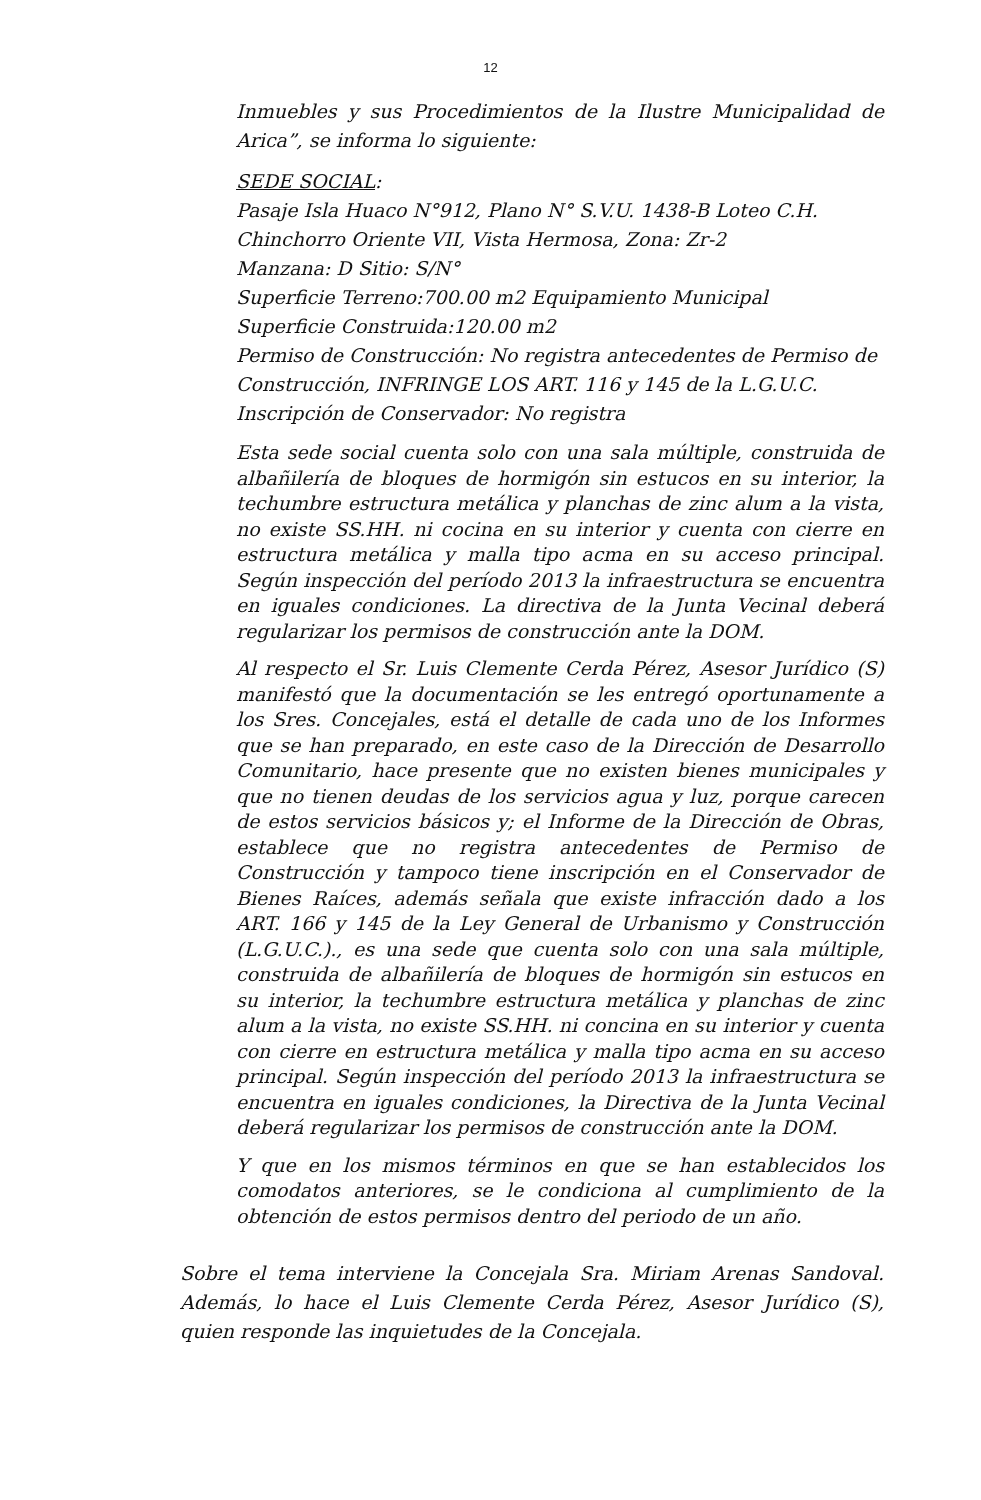12
Inmuebles y sus Procedimientos de la Ilustre Municipalidad de Arica”, se informa lo siguiente:
SEDE SOCIAL:
Pasaje Isla Huaco N°912, Plano N° S.V.U. 1438-B Loteo C.H. Chinchorro Oriente VII, Vista Hermosa, Zona: Zr-2
Manzana: D Sitio: S/N°
Superficie Terreno:700.00 m2 Equipamiento Municipal
Superficie Construida:120.00 m2
Permiso de Construcción: No registra antecedentes de Permiso de Construcción, INFRINGE LOS ART. 116 y 145 de la L.G.U.C.
Inscripción de Conservador: No registra
Esta sede social cuenta solo con una sala múltiple, construida de albañilería de bloques de hormigón sin estucos en su interior, la techumbre estructura metálica y planchas de zinc alum a la vista, no existe SS.HH. ni cocina en su interior y cuenta con cierre en estructura metálica y malla tipo acma en su acceso principal. Según inspección del período 2013 la infraestructura se encuentra en iguales condiciones. La directiva de la Junta Vecinal deberá regularizar los permisos de construcción ante la DOM.
Al respecto el Sr. Luis Clemente Cerda Pérez, Asesor Jurídico (S) manifestó que la documentación se les entregó oportunamente a los Sres. Concejales, está el detalle de cada uno de los Informes que se han preparado, en este caso de la Dirección de Desarrollo Comunitario, hace presente que no existen bienes municipales y que no tienen deudas de los servicios agua y luz, porque carecen de estos servicios básicos y; el Informe de la Dirección de Obras, establece que no registra antecedentes de Permiso de Construcción y tampoco tiene inscripción en el Conservador de Bienes Raíces, además señala que existe infracción dado a los ART. 166 y 145 de la Ley General de Urbanismo y Construcción (L.G.U.C.)., es una sede que cuenta solo con una sala múltiple, construida de albañilería de bloques de hormigón sin estucos en su interior, la techumbre estructura metálica y planchas de zinc alum a la vista, no existe SS.HH. ni concina en su interior y cuenta con cierre en estructura metálica y malla tipo acma en su acceso principal. Según inspección del período 2013 la infraestructura se encuentra en iguales condiciones, la Directiva de la Junta Vecinal deberá regularizar los permisos de construcción ante la DOM.
Y que en los mismos términos en que se han establecidos los comodatos anteriores, se le condiciona al cumplimiento de la obtención de estos permisos dentro del periodo de un año.
Sobre el tema interviene la Concejala Sra. Miriam Arenas Sandoval. Además, lo hace el Luis Clemente Cerda Pérez, Asesor Jurídico (S), quien responde las inquietudes de la Concejala.